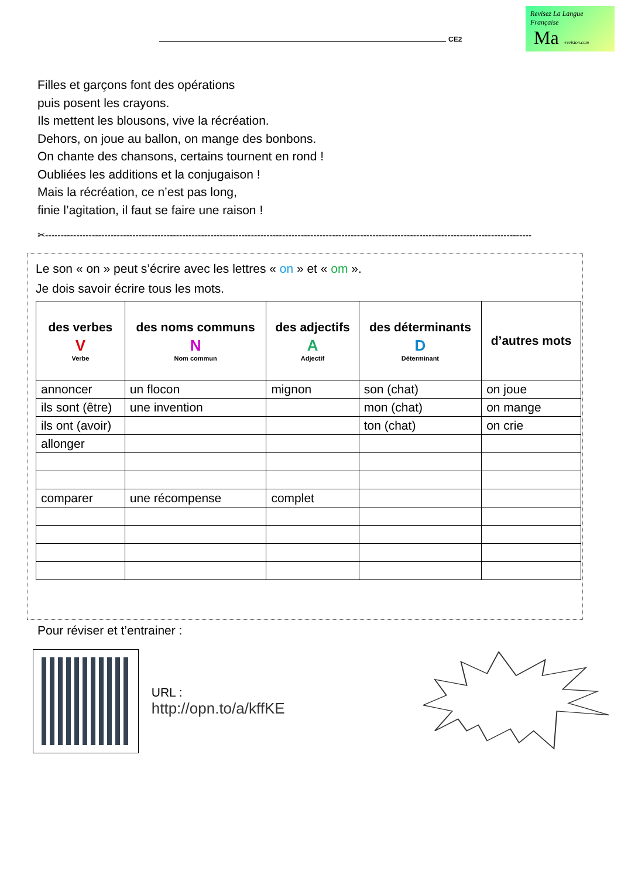CE2
Revisez La Langue Française
Ma -revision.com
Filles et garçons font des opérations
puis posent les crayons.
Ils mettent les blousons, vive la récréation.
Dehors, on joue au ballon, on mange des bonbons.
On chante des chansons, certains tournent en rond !
Oubliées les additions et la conjugaison !
Mais la récréation, ce n’est pas long,
finie l’agitation, il faut se faire une raison !
✂------------------------------------------------------------------------------------------------------------------------------------------------------------
Le son « on » peut s’écrire avec les lettres « on » et « om ».
Je dois savoir écrire tous les mots.
| des verbes V Verbe | des noms communs N Nom commun | des adjectifs A Adjectif | des déterminants D Déterminant | d’autres mots |
| --- | --- | --- | --- | --- |
| annoncer | un flocon | mignon | son (chat) | on joue |
| ils sont (être) | une invention | | mon (chat) | on mange |
| ils ont (avoir) | | | ton (chat) | on crie |
| allonger | | | | |
| comparer | une récompense | complet | | |
Pour réviser et t’entrainer :
URL : http://opn.to/a/kffKE